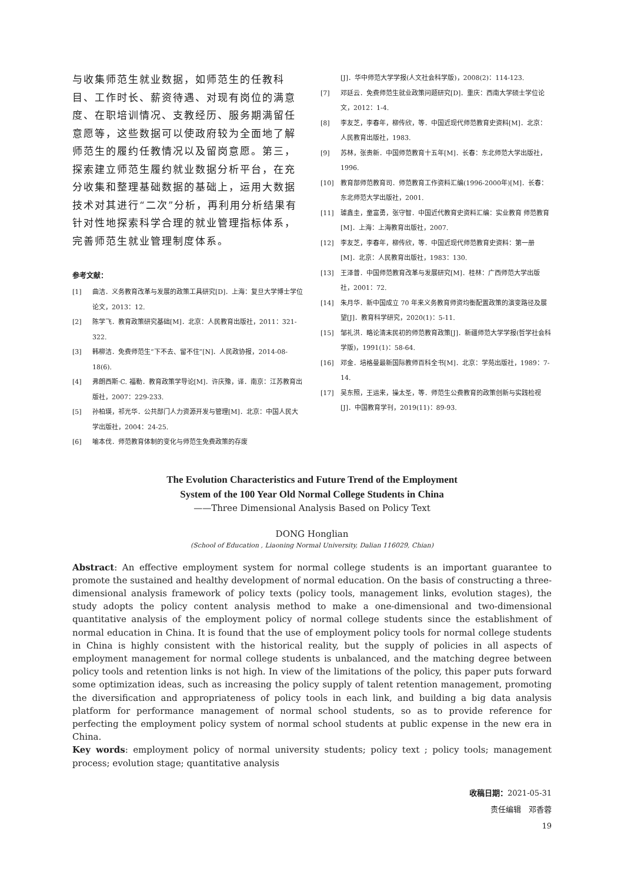与收集师范生就业数据，如师范生的任教科目、工作时长、薪资待遇、对现有岗位的满意度、在职培训情况、支教经历、服务期满留任意愿等，这些数据可以使政府较为全面地了解师范生的履约任教情况以及留岗意愿。第三，探索建立师范生履约就业数据分析平台，在充分收集和整理基础数据的基础上，运用大数据技术对其进行“二次”分析，再利用分析结果有针对性地探索科学合理的就业管理指标体系，完善师范生就业管理制度体系。
参考文献：
[1] 曲洁．义务教育改革与发展的政策工具研究[D]．上海：复旦大学博士学位论文，2013：12.
[2] 陈学飞．教育政策研究基础[M]．北京：人民教育出版社，2011：321-322.
[3] 韩柳洁．免费师范生“下不去、留不住”[N]．人民政协报，2014-08-18(6).
[4] 弗朗西斯·C. 福勒．教育政策学导论[M]．许庆豫，译．南京：江苏教育出版社，2007：229-233.
[5] 孙柏瑛，祁光华．公共部门人力资源开发与管理[M]．北京：中国人民大学出版社，2004：24-25.
[6] 喻本伐．师范教育体制的变化与师范生免费政策的存废
[J]．华中师范大学学报(人文社会科学版)，2008(2)：114-123.
[7] 邓廷云．免费师范生就业政策问题研究[D]．重庆：西南大学硕士学位论文，2012：1-4.
[8] 李友芝，李春年，柳传欣，等．中国近现代师范教育史资料[M]．北京：人民教育出版社，1983.
[9] 苏林，张贵新．中国师范教育十五年[M]．长春：东北师范大学出版社，1996.
[10] 教育部师范教育司．师范教育工作资料汇编(1996-2000年)[M]．长春：东北师范大学出版社，2001.
[11] 璩鑫圭，童富勇，张守智．中国近代教育史资料汇编：实业教育 师范教育[M]．上海：上海教育出版社，2007.
[12] 李友芝，李春年，柳传欣，等．中国近现代师范教育史资料：第一册[M]．北京：人民教育出版社，1983：130.
[13] 王泽普．中国师范教育改革与发展研究[M]．桂林：广西师范大学出版社，2001：72.
[14] 朱月华．新中国成立 70 年来义务教育师资均衡配置政策的演变路径及展望[J]．教育科学研究，2020(1)：5-11.
[15] 邹礼洪．略论清末民初的师范教育政策[J]．新疆师范大学学报(哲学社会科学版)，1991(1)：58-64.
[16] 邓金．培格曼最新国际教师百科全书[M]．北京：学苑出版社，1989：7-14.
[17] 吴东照，王运来，操太圣，等．师范生公费教育的政策创新与实践检视[J]．中国教育学刊，2019(11)：89-93.
The Evolution Characteristics and Future Trend of the Employment
System of the 100 Year Old Normal College Students in China
——Three Dimensional Analysis Based on Policy Text
DONG Honglian
(School of Education , Liaoning Normal University, Dalian 116029, Chian)
Abstract: An effective employment system for normal college students is an important guarantee to promote the sustained and healthy development of normal education. On the basis of constructing a three-dimensional analysis framework of policy texts (policy tools, management links, evolution stages), the study adopts the policy content analysis method to make a one-dimensional and two-dimensional quantitative analysis of the employment policy of normal college students since the establishment of normal education in China. It is found that the use of employment policy tools for normal college students in China is highly consistent with the historical reality, but the supply of policies in all aspects of employment management for normal college students is unbalanced, and the matching degree between policy tools and retention links is not high. In view of the limitations of the policy, this paper puts forward some optimization ideas, such as increasing the policy supply of talent retention management, promoting the diversification and appropriateness of policy tools in each link, and building a big data analysis platform for performance management of normal school students, so as to provide reference for perfecting the employment policy system of normal school students at public expense in the new era in China.
Key words: employment policy of normal university students; policy text ; policy tools; management process; evolution stage; quantitative analysis
收稿日期：2021-05-31
责任编辑　邓香蓉
19